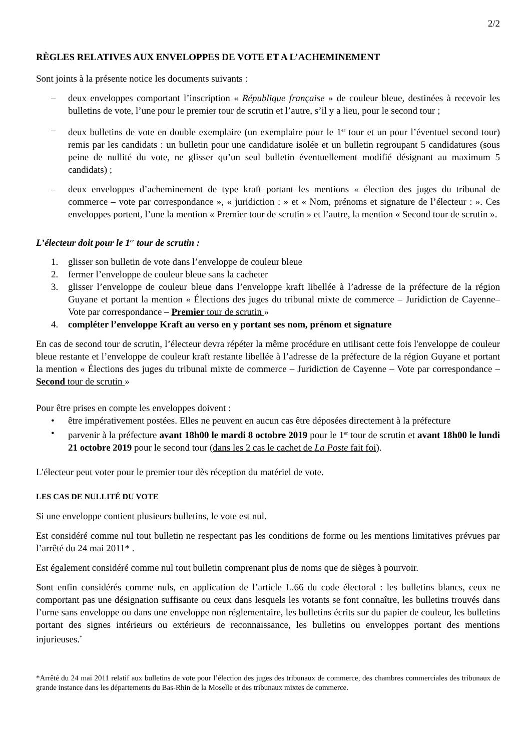2/2
RÈGLES RELATIVES AUX ENVELOPPES DE VOTE ET A L’ACHEMINEMENT
Sont joints à la présente notice les documents suivants :
– deux enveloppes comportant l’inscription « République française » de couleur bleue, destinées à recevoir les bulletins de vote, l’une pour le premier tour de scrutin et l’autre, s’il y a lieu, pour le second tour ;
– deux bulletins de vote en double exemplaire (un exemplaire pour le 1<sup>er</sup> tour et un pour l’éventuel second tour) remis par les candidats : un bulletin pour une candidature isolée et un bulletin regroupant 5 candidatures (sous peine de nullité du vote, ne glisser qu’un seul bulletin éventuellement modifié désignant au maximum 5 candidats) ;
– deux enveloppes d’acheminement de type kraft portant les mentions « élection des juges du tribunal de commerce – vote par correspondance », « juridiction : » et « Nom, prénoms et signature de l’électeur : ». Ces enveloppes portent, l’une la mention « Premier tour de scrutin » et l’autre, la mention « Second tour de scrutin ».
L’électeur doit pour le 1<sup>er</sup> tour de scrutin :
1. glisser son bulletin de vote dans l’enveloppe de couleur bleue
2. fermer l’enveloppe de couleur bleue sans la cacheter
3. glisser l’enveloppe de couleur bleue dans l’enveloppe kraft libellée à l’adresse de la préfecture de la région Guyane et portant la mention « Élections des juges du tribunal mixte de commerce – Juridiction de Cayenne– Vote par correspondance – Premier tour de scrutin »
4. compléter l’enveloppe Kraft au verso en y portant ses nom, prénom et signature
En cas de second tour de scrutin, l’électeur devra répéter la même procédure en utilisant cette fois l'enveloppe de couleur bleue restante et l’enveloppe de couleur kraft restante libellée à l’adresse de la préfecture de la région Guyane et portant la mention « Élections des juges du tribunal mixte de commerce – Juridiction de Cayenne – Vote par correspondance – Second tour de scrutin »
Pour être prises en compte les enveloppes doivent :
• être impérativement postées. Elles ne peuvent en aucun cas être déposées directement à la préfecture
• parvenir à la préfecture avant 18h00 le mardi 8 octobre 2019 pour le 1<sup>er</sup> tour de scrutin et avant 18h00 le lundi 21 octobre 2019 pour le second tour (dans les 2 cas le cachet de La Poste fait foi).
L'électeur peut voter pour le premier tour dès réception du matériel de vote.
LES CAS DE NULLITÉ DU VOTE
Si une enveloppe contient plusieurs bulletins, le vote est nul.
Est considéré comme nul tout bulletin ne respectant pas les conditions de forme ou les mentions limitatives prévues par l’arrêté du 24 mai 2011* .
Est également considéré comme nul tout bulletin comprenant plus de noms que de sièges à pourvoir.
Sont enfin considérés comme nuls, en application de l’article L.66 du code électoral : les bulletins blancs, ceux ne comportant pas une désignation suffisante ou ceux dans lesquels les votants se font connaître, les bulletins trouvés dans l’urne sans enveloppe ou dans une enveloppe non réglementaire, les bulletins écrits sur du papier de couleur, les bulletins portant des signes intérieurs ou extérieurs de reconnaissance, les bulletins ou enveloppes portant des mentions injurieuses.<sup>*</sup>
*Arrêté du 24 mai 2011 relatif aux bulletins de vote pour l’élection des juges des tribunaux de commerce, des chambres commerciales des tribunaux de grande instance dans les départements du Bas-Rhin de la Moselle et des tribunaux mixtes de commerce.